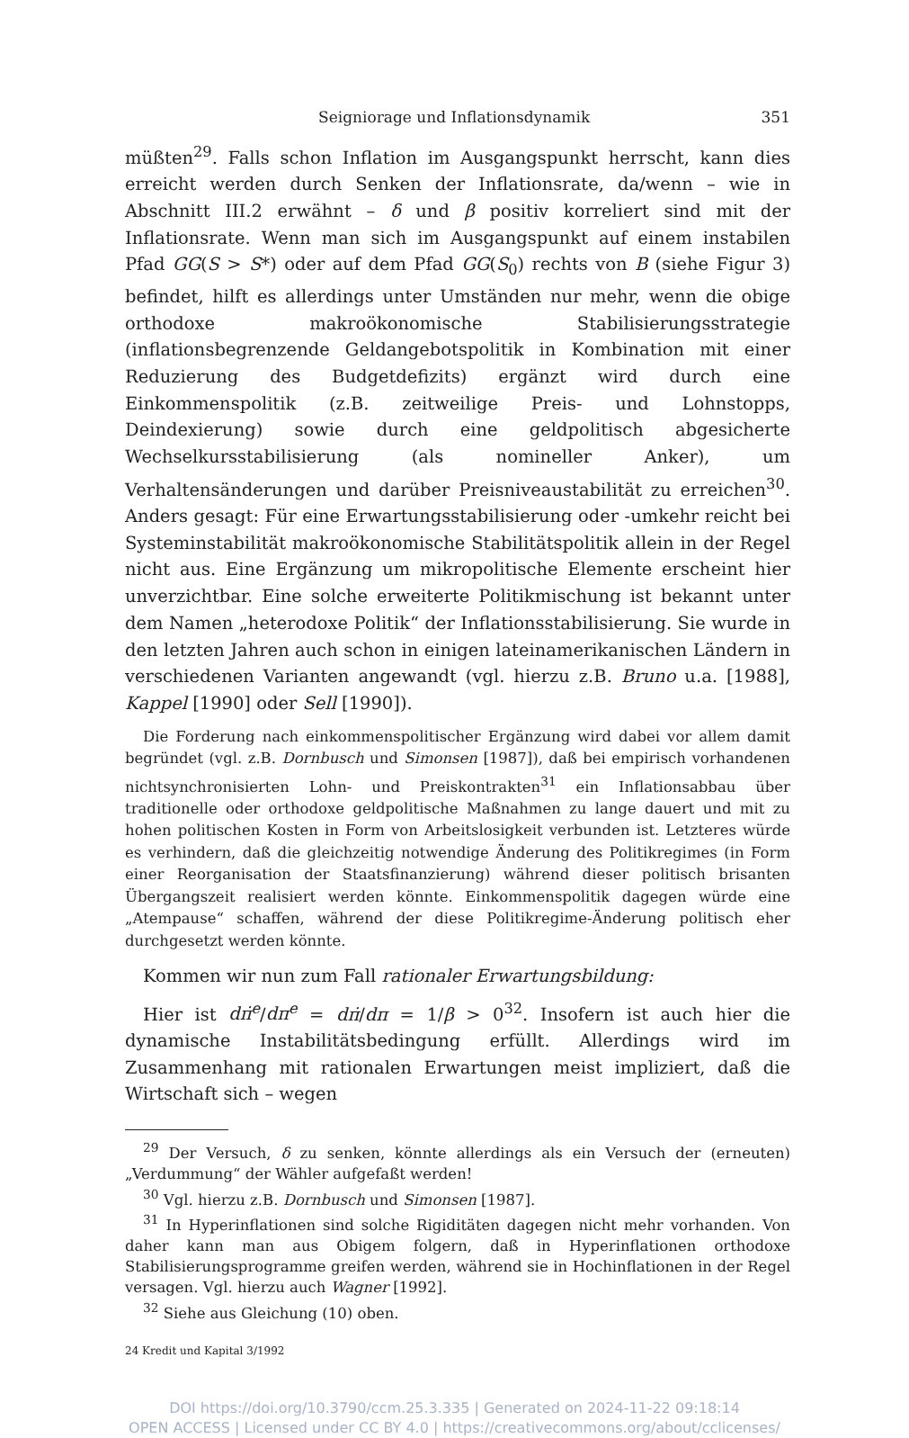Seigniorage und Inflationsdynamik 351
müßten<sup>29</sup>. Falls schon Inflation im Ausgangspunkt herrscht, kann dies erreicht werden durch Senken der Inflationsrate, da/wenn – wie in Abschnitt III.2 erwähnt – δ und β positiv korreliert sind mit der Inflationsrate. Wenn man sich im Ausgangspunkt auf einem instabilen Pfad GG(S > S*) oder auf dem Pfad GG(S<sub>0</sub>) rechts von B (siehe Figur 3) befindet, hilft es allerdings unter Umständen nur mehr, wenn die obige orthodoxe makroökonomische Stabilisierungsstrategie (inflationsbegrenzende Geldangebotspolitik in Kombination mit einer Reduzierung des Budgetdefizits) ergänzt wird durch eine Einkommenspolitik (z.B. zeitweilige Preis- und Lohnstopps, Deindexierung) sowie durch eine geldpolitisch abgesicherte Wechselkursstabilisierung (als nomineller Anker), um Verhaltensänderungen und darüber Preisniveaustabilität zu erreichen<sup>30</sup>. Anders gesagt: Für eine Erwartungsstabilisierung oder -umkehr reicht bei Systeminstabilität makroökonomische Stabilitätspolitik allein in der Regel nicht aus. Eine Ergänzung um mikropolitische Elemente erscheint hier unverzichtbar. Eine solche erweiterte Politikmischung ist bekannt unter dem Namen „heterodoxe Politik“ der Inflationsstabilisierung. Sie wurde in den letzten Jahren auch schon in einigen lateinamerikanischen Ländern in verschiedenen Varianten angewandt (vgl. hierzu z.B. Bruno u.a. [1988], Kappel [1990] oder Sell [1990]).
Die Forderung nach einkommenspolitischer Ergänzung wird dabei vor allem damit begründet (vgl. z.B. Dornbusch und Simonsen [1987]), daß bei empirisch vorhandenen nichtsynchronisierten Lohn- und Preiskontrakten<sup>31</sup> ein Inflationsabbau über traditionelle oder orthodoxe geldpolitische Maßnahmen zu lange dauert und mit zu hohen politischen Kosten in Form von Arbeitslosigkeit verbunden ist. Letzteres würde es verhindern, daß die gleichzeitig notwendige Änderung des Politikregimes (in Form einer Reorganisation der Staatsfinanzierung) während dieser politisch brisanten Übergangszeit realisiert werden könnte. Einkommenspolitik dagegen würde eine „Atempause“ schaffen, während der diese Politikregime-Änderung politisch eher durchgesetzt werden könnte.
Kommen wir nun zum Fall rationaler Erwartungsbildung:
Hier ist dπ̇<sup>e</sup>/dπ<sup>e</sup> = dπ̇/dπ = 1/β > 0<sup>32</sup>. Insofern ist auch hier die dynamische Instabilitätsbedingung erfüllt. Allerdings wird im Zusammenhang mit rationalen Erwartungen meist impliziert, daß die Wirtschaft sich – wegen
<sup>29</sup> Der Versuch, δ zu senken, könnte allerdings als ein Versuch der (erneuten) „Verdummung“ der Wähler aufgefaßt werden!
<sup>30</sup> Vgl. hierzu z.B. Dornbusch und Simonsen [1987].
<sup>31</sup> In Hyperinflationen sind solche Rigiditäten dagegen nicht mehr vorhanden. Von daher kann man aus Obigem folgern, daß in Hyperinflationen orthodoxe Stabilisierungsprogramme greifen werden, während sie in Hochinflationen in der Regel versagen. Vgl. hierzu auch Wagner [1992].
<sup>32</sup> Siehe aus Gleichung (10) oben.
24 Kredit und Kapital 3/1992
DOI https://doi.org/10.3790/ccm.25.3.335 | Generated on 2024-11-22 09:18:14
OPEN ACCESS | Licensed under CC BY 4.0 | https://creativecommons.org/about/cclicenses/